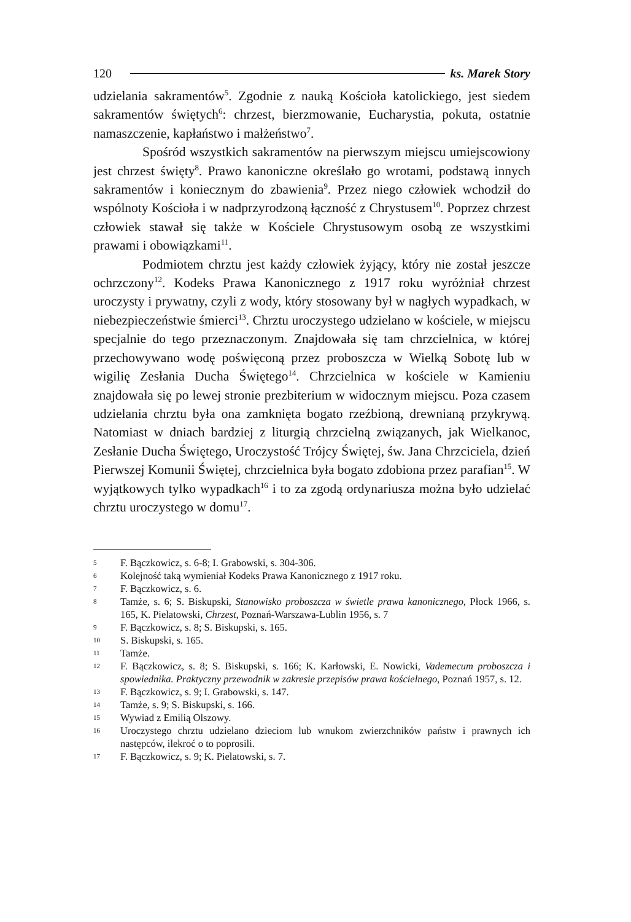120 ks. Marek Story
udzielania sakramentów<sup>5</sup>. Zgodnie z nauką Kościoła katolickiego, jest siedem sakramentów świętych<sup>6</sup>: chrzest, bierzmowanie, Eucharystia, pokuta, ostatnie namaszczenie, kapłaństwo i małżeństwo<sup>7</sup>.
Spośród wszystkich sakramentów na pierwszym miejscu umiejscowiony jest chrzest święty<sup>8</sup>. Prawo kanoniczne określało go wrotami, podstawą innych sakramentów i koniecznym do zbawienia<sup>9</sup>. Przez niego człowiek wchodził do wspólnoty Kościoła i w nadprzyrodzoną łączność z Chrystusem<sup>10</sup>. Poprzez chrzest człowiek stawał się także w Kościele Chrystusowym osobą ze wszystkimi prawami i obowiązkami<sup>11</sup>.
Podmiotem chrztu jest każdy człowiek żyjący, który nie został jeszcze ochrzczony<sup>12</sup>. Kodeks Prawa Kanonicznego z 1917 roku wyróżniał chrzest uroczysty i prywatny, czyli z wody, który stosowany był w nagłych wypadkach, w niebezpieczeństwie śmierci<sup>13</sup>. Chrztu uroczystego udzielano w kościele, w miejscu specjalnie do tego przeznaczonym. Znajdowała się tam chrzcielnica, w której przechowywano wodę poświęconą przez proboszcza w Wielką Sobotę lub w wigilię Zesłania Ducha Świętego<sup>14</sup>. Chrzcielnica w kościele w Kamieniu znajdowała się po lewej stronie prezbiterium w widocznym miejscu. Poza czasem udzielania chrztu była ona zamknięta bogato rzeźbioną, drewnianą przykrywą. Natomiast w dniach bardziej z liturgią chrzcielną związanych, jak Wielkanoc, Zesłanie Ducha Świętego, Uroczystość Trójcy Świętej, św. Jana Chrzciciela, dzień Pierwszej Komunii Świętej, chrzcielnica była bogato zdobiona przez parafian<sup>15</sup>. W wyjątkowych tylko wypadkach<sup>16</sup> i to za zgodą ordynariusza można było udzielać chrztu uroczystego w domu<sup>17</sup>.
5 F. Bączkowicz, s. 6-8; I. Grabowski, s. 304-306.
6 Kolejność taką wymieniał Kodeks Prawa Kanonicznego z 1917 roku.
7 F. Bączkowicz, s. 6.
8 Tamże, s. 6; S. Biskupski, Stanowisko proboszcza w świetle prawa kanonicznego, Płock 1966, s. 165, K. Pielatowski, Chrzest, Poznań-Warszawa-Lublin 1956, s. 7
9 F. Bączkowicz, s. 8; S. Biskupski, s. 165.
10 S. Biskupski, s. 165.
11 Tamże.
12 F. Bączkowicz, s. 8; S. Biskupski, s. 166; K. Karłowski, E. Nowicki, Vademecum proboszcza i spowiednika. Praktyczny przewodnik w zakresie przepisów prawa kościelnego, Poznań 1957, s. 12.
13 F. Bączkowicz, s. 9; I. Grabowski, s. 147.
14 Tamże, s. 9; S. Biskupski, s. 166.
15 Wywiad z Emilią Olszowy.
16 Uroczystego chrztu udzielano dzieciom lub wnukom zwierzchników państw i prawnych ich następców, ilekroć o to poprosili.
17 F. Bączkowicz, s. 9; K. Pielatowski, s. 7.